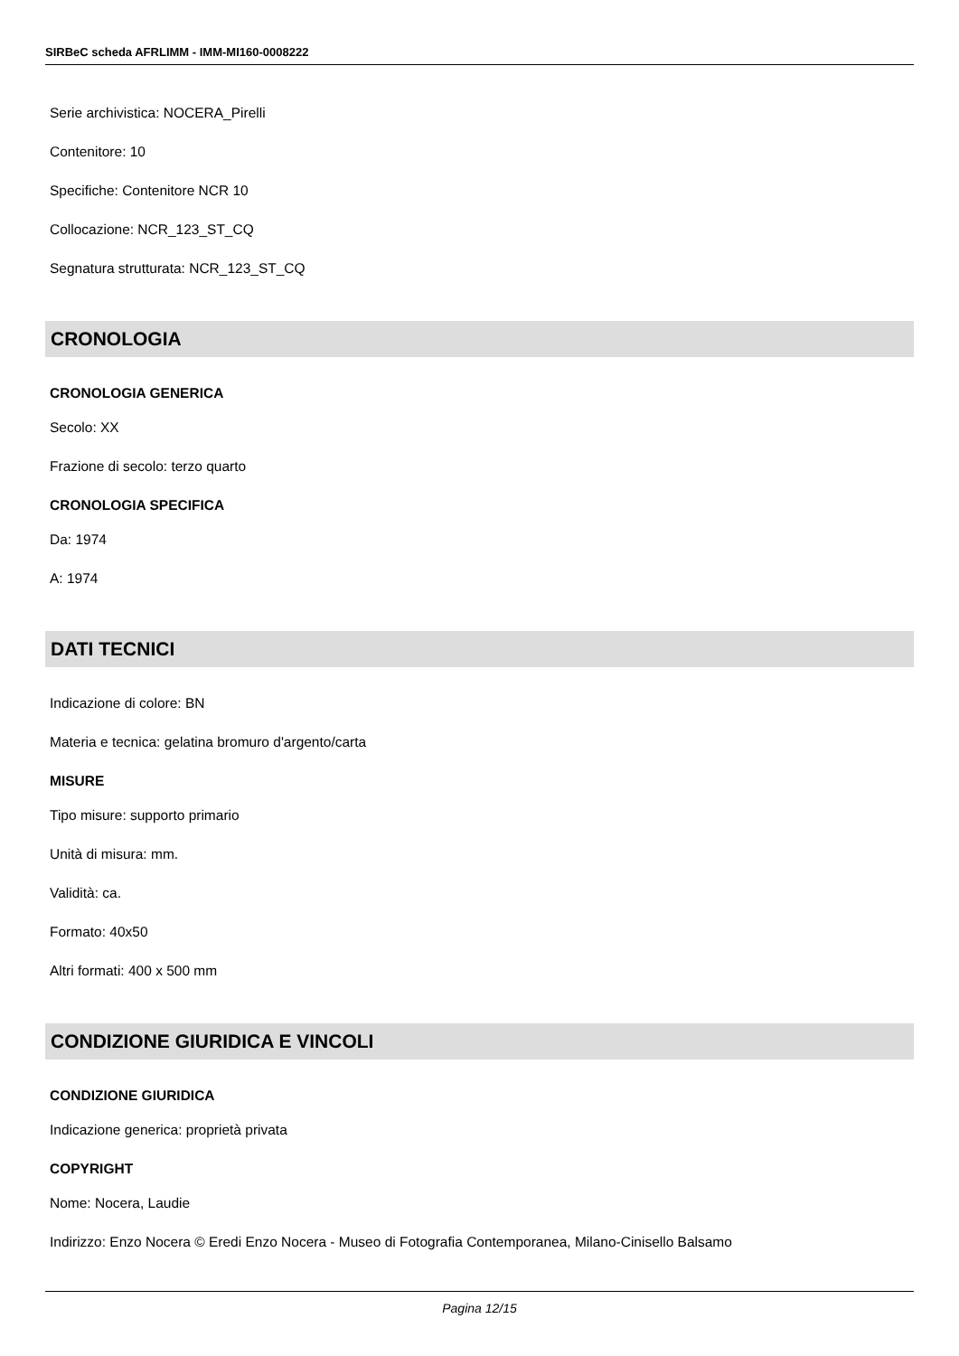SIRBeC scheda AFRLIMM - IMM-MI160-0008222
Serie archivistica: NOCERA_Pirelli
Contenitore: 10
Specifiche: Contenitore NCR 10
Collocazione: NCR_123_ST_CQ
Segnatura strutturata: NCR_123_ST_CQ
CRONOLOGIA
CRONOLOGIA GENERICA
Secolo: XX
Frazione di secolo: terzo quarto
CRONOLOGIA SPECIFICA
Da: 1974
A: 1974
DATI TECNICI
Indicazione di colore: BN
Materia e tecnica: gelatina bromuro d'argento/carta
MISURE
Tipo misure: supporto primario
Unità di misura: mm.
Validità: ca.
Formato: 40x50
Altri formati: 400 x 500 mm
CONDIZIONE GIURIDICA E VINCOLI
CONDIZIONE GIURIDICA
Indicazione generica: proprietà privata
COPYRIGHT
Nome: Nocera, Laudie
Indirizzo: Enzo Nocera © Eredi Enzo Nocera - Museo di Fotografia Contemporanea, Milano-Cinisello Balsamo
Pagina 12/15